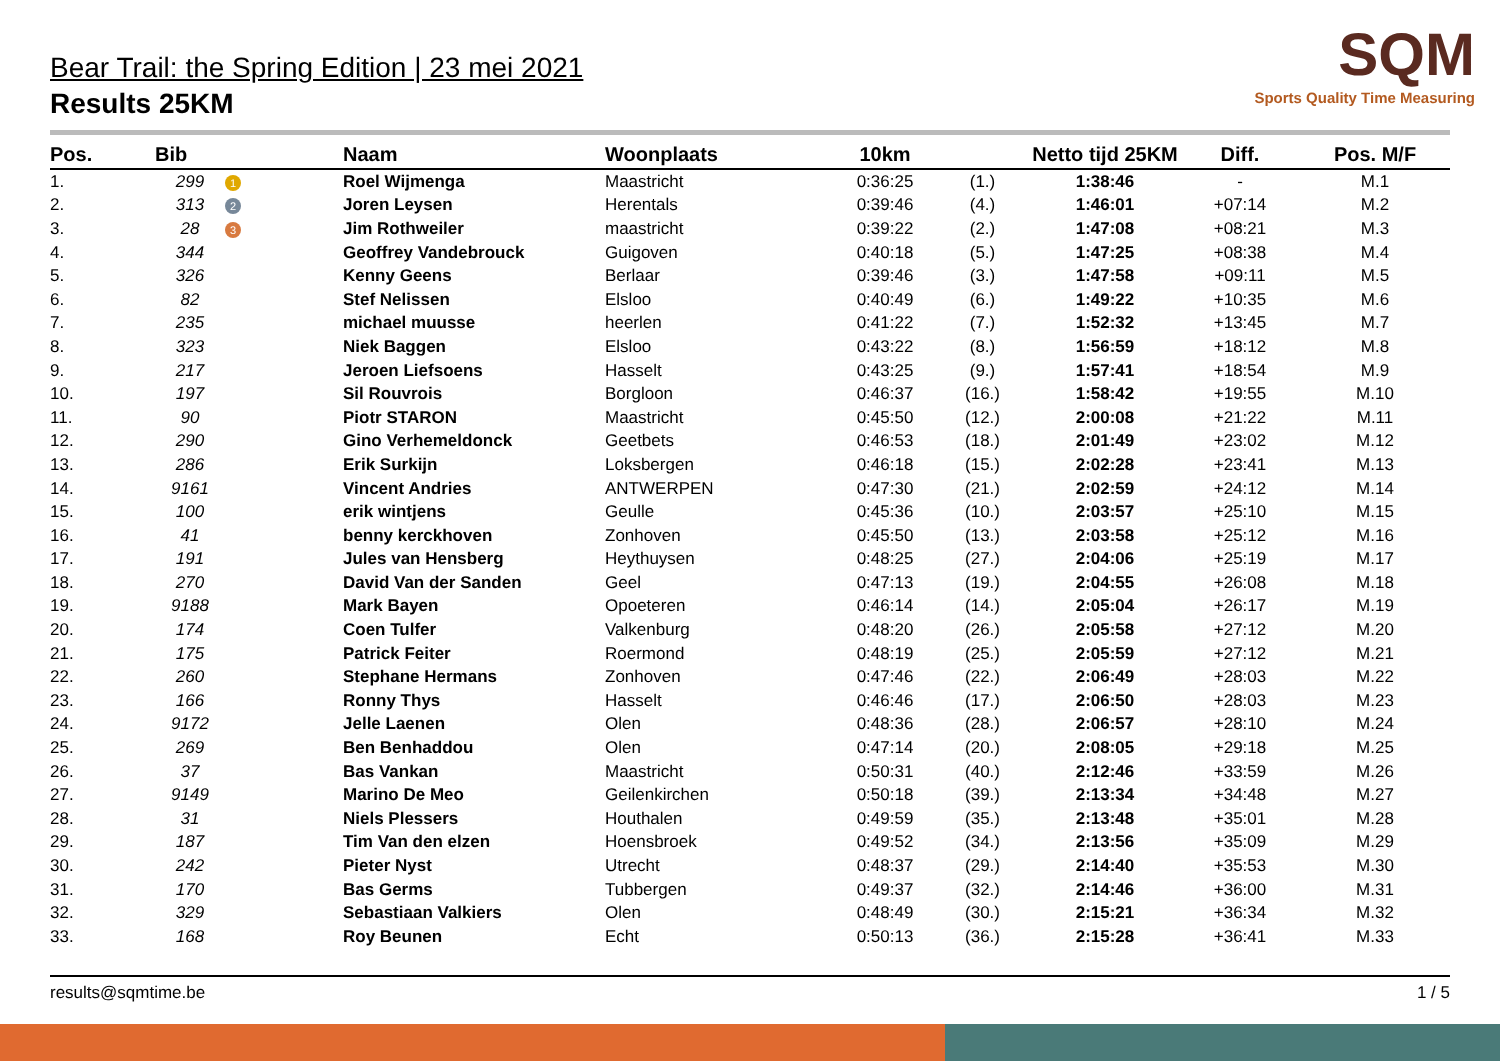SQM
Sports Quality Time Measuring
Bear Trail: the Spring Edition | 23 mei 2021
Results 25KM
| Pos. | Bib | | Naam | Woonplaats | 10km | | Netto tijd 25KM | Diff. | Pos. M/F |
| --- | --- | --- | --- | --- | --- | --- | --- | --- | --- |
| 1. | 299 | 1 | Roel Wijmenga | Maastricht | 0:36:25 | (1.) | 1:38:46 | - | M.1 |
| 2. | 313 | 2 | Joren Leysen | Herentals | 0:39:46 | (4.) | 1:46:01 | +07:14 | M.2 |
| 3. | 28 | 3 | Jim Rothweiler | maastricht | 0:39:22 | (2.) | 1:47:08 | +08:21 | M.3 |
| 4. | 344 | | Geoffrey Vandebrouck | Guigoven | 0:40:18 | (5.) | 1:47:25 | +08:38 | M.4 |
| 5. | 326 | | Kenny Geens | Berlaar | 0:39:46 | (3.) | 1:47:58 | +09:11 | M.5 |
| 6. | 82 | | Stef Nelissen | Elsloo | 0:40:49 | (6.) | 1:49:22 | +10:35 | M.6 |
| 7. | 235 | | michael muusse | heerlen | 0:41:22 | (7.) | 1:52:32 | +13:45 | M.7 |
| 8. | 323 | | Niek Baggen | Elsloo | 0:43:22 | (8.) | 1:56:59 | +18:12 | M.8 |
| 9. | 217 | | Jeroen Liefsoens | Hasselt | 0:43:25 | (9.) | 1:57:41 | +18:54 | M.9 |
| 10. | 197 | | Sil Rouvrois | Borgloon | 0:46:37 | (16.) | 1:58:42 | +19:55 | M.10 |
| 11. | 90 | | Piotr STARON | Maastricht | 0:45:50 | (12.) | 2:00:08 | +21:22 | M.11 |
| 12. | 290 | | Gino Verhemeldonck | Geetbets | 0:46:53 | (18.) | 2:01:49 | +23:02 | M.12 |
| 13. | 286 | | Erik Surkijn | Loksbergen | 0:46:18 | (15.) | 2:02:28 | +23:41 | M.13 |
| 14. | 9161 | | Vincent Andries | ANTWERPEN | 0:47:30 | (21.) | 2:02:59 | +24:12 | M.14 |
| 15. | 100 | | erik wintjens | Geulle | 0:45:36 | (10.) | 2:03:57 | +25:10 | M.15 |
| 16. | 41 | | benny kerckhoven | Zonhoven | 0:45:50 | (13.) | 2:03:58 | +25:12 | M.16 |
| 17. | 191 | | Jules van Hensberg | Heythuysen | 0:48:25 | (27.) | 2:04:06 | +25:19 | M.17 |
| 18. | 270 | | David Van der Sanden | Geel | 0:47:13 | (19.) | 2:04:55 | +26:08 | M.18 |
| 19. | 9188 | | Mark Bayen | Opoeteren | 0:46:14 | (14.) | 2:05:04 | +26:17 | M.19 |
| 20. | 174 | | Coen Tulfer | Valkenburg | 0:48:20 | (26.) | 2:05:58 | +27:12 | M.20 |
| 21. | 175 | | Patrick Feiter | Roermond | 0:48:19 | (25.) | 2:05:59 | +27:12 | M.21 |
| 22. | 260 | | Stephane Hermans | Zonhoven | 0:47:46 | (22.) | 2:06:49 | +28:03 | M.22 |
| 23. | 166 | | Ronny Thys | Hasselt | 0:46:46 | (17.) | 2:06:50 | +28:03 | M.23 |
| 24. | 9172 | | Jelle Laenen | Olen | 0:48:36 | (28.) | 2:06:57 | +28:10 | M.24 |
| 25. | 269 | | Ben Benhaddou | Olen | 0:47:14 | (20.) | 2:08:05 | +29:18 | M.25 |
| 26. | 37 | | Bas Vankan | Maastricht | 0:50:31 | (40.) | 2:12:46 | +33:59 | M.26 |
| 27. | 9149 | | Marino De Meo | Geilenkirchen | 0:50:18 | (39.) | 2:13:34 | +34:48 | M.27 |
| 28. | 31 | | Niels Plessers | Houthalen | 0:49:59 | (35.) | 2:13:48 | +35:01 | M.28 |
| 29. | 187 | | Tim Van den elzen | Hoensbroek | 0:49:52 | (34.) | 2:13:56 | +35:09 | M.29 |
| 30. | 242 | | Pieter Nyst | Utrecht | 0:48:37 | (29.) | 2:14:40 | +35:53 | M.30 |
| 31. | 170 | | Bas Germs | Tubbergen | 0:49:37 | (32.) | 2:14:46 | +36:00 | M.31 |
| 32. | 329 | | Sebastiaan Valkiers | Olen | 0:48:49 | (30.) | 2:15:21 | +36:34 | M.32 |
| 33. | 168 | | Roy Beunen | Echt | 0:50:13 | (36.) | 2:15:28 | +36:41 | M.33 |
results@sqmtime.be 1 / 5